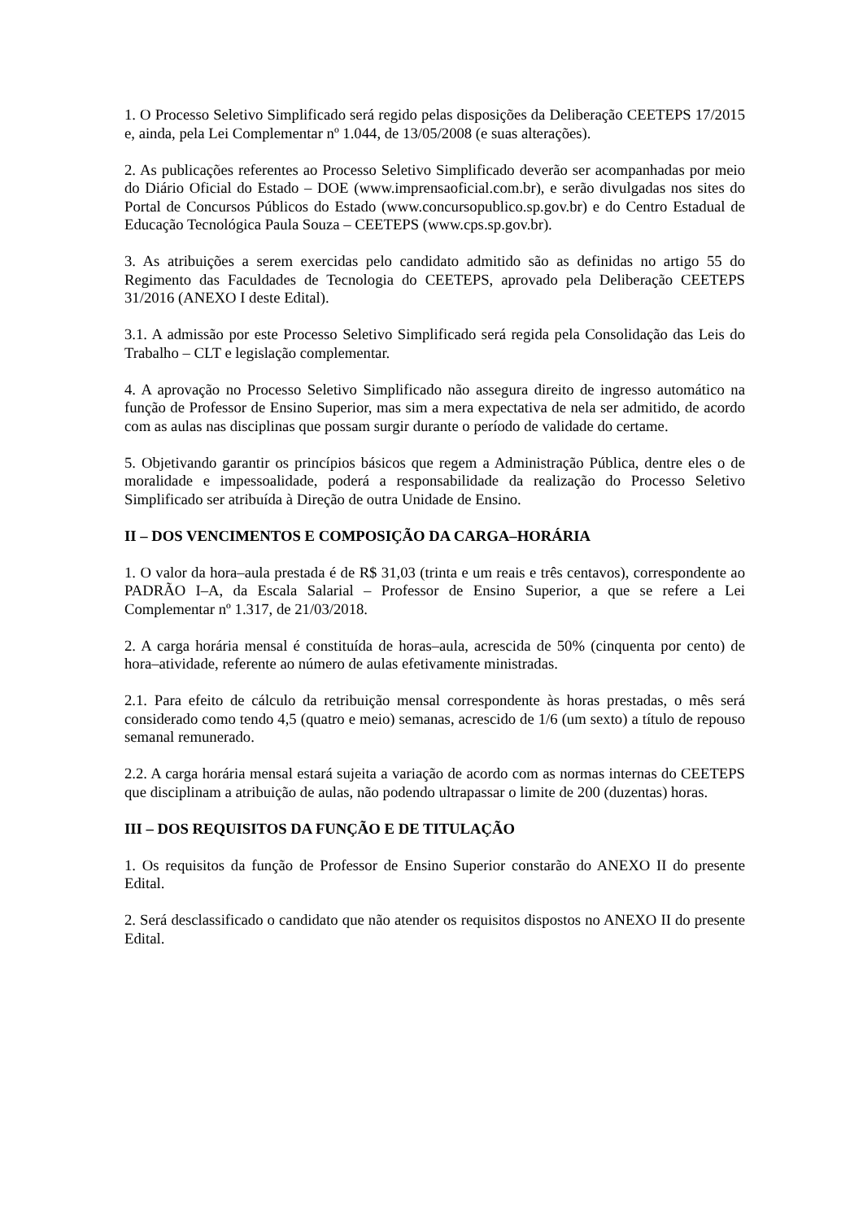1. O Processo Seletivo Simplificado será regido pelas disposições da Deliberação CEETEPS 17/2015 e, ainda, pela Lei Complementar nº 1.044, de 13/05/2008 (e suas alterações).
2. As publicações referentes ao Processo Seletivo Simplificado deverão ser acompanhadas por meio do Diário Oficial do Estado – DOE (www.imprensaoficial.com.br), e serão divulgadas nos sites do Portal de Concursos Públicos do Estado (www.concursopublico.sp.gov.br) e do Centro Estadual de Educação Tecnológica Paula Souza – CEETEPS (www.cps.sp.gov.br).
3. As atribuições a serem exercidas pelo candidato admitido são as definidas no artigo 55 do Regimento das Faculdades de Tecnologia do CEETEPS, aprovado pela Deliberação CEETEPS 31/2016 (ANEXO I deste Edital).
3.1. A admissão por este Processo Seletivo Simplificado será regida pela Consolidação das Leis do Trabalho – CLT e legislação complementar.
4. A aprovação no Processo Seletivo Simplificado não assegura direito de ingresso automático na função de Professor de Ensino Superior, mas sim a mera expectativa de nela ser admitido, de acordo com as aulas nas disciplinas que possam surgir durante o período de validade do certame.
5. Objetivando garantir os princípios básicos que regem a Administração Pública, dentre eles o de moralidade e impessoalidade, poderá a responsabilidade da realização do Processo Seletivo Simplificado ser atribuída à Direção de outra Unidade de Ensino.
II – DOS VENCIMENTOS E COMPOSIÇÃO DA CARGA–HORÁRIA
1. O valor da hora–aula prestada é de R$ 31,03 (trinta e um reais e três centavos), correspondente ao PADRÃO I–A, da Escala Salarial – Professor de Ensino Superior, a que se refere a Lei Complementar nº 1.317, de 21/03/2018.
2. A carga horária mensal é constituída de horas–aula, acrescida de 50% (cinquenta por cento) de hora–atividade, referente ao número de aulas efetivamente ministradas.
2.1. Para efeito de cálculo da retribuição mensal correspondente às horas prestadas, o mês será considerado como tendo 4,5 (quatro e meio) semanas, acrescido de 1/6 (um sexto) a título de repouso semanal remunerado.
2.2. A carga horária mensal estará sujeita a variação de acordo com as normas internas do CEETEPS que disciplinam a atribuição de aulas, não podendo ultrapassar o limite de 200 (duzentas) horas.
III – DOS REQUISITOS DA FUNÇÃO E DE TITULAÇÃO
1. Os requisitos da função de Professor de Ensino Superior constarão do ANEXO II do presente Edital.
2. Será desclassificado o candidato que não atender os requisitos dispostos no ANEXO II do presente Edital.